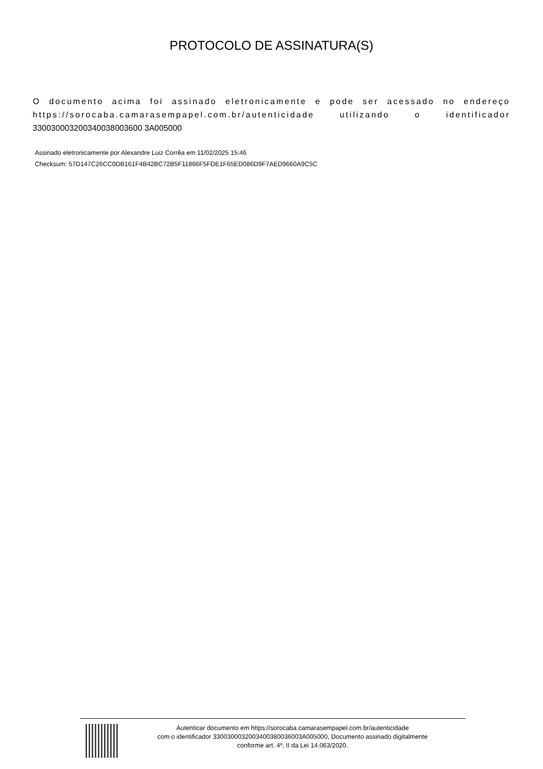PROTOCOLO DE ASSINATURA(S)
O documento acima foi assinado eletronicamente e pode ser acessado no endereço https://sorocaba.camarasempapel.com.br/autenticidade utilizando o identificador 330030003200340038003600 3A005000
Assinado eletronicamente por Alexandre Luiz Corrêa em 11/02/2025 15:46
Checksum: 57D147C26CC0DB161F4B42BC72B5F11866F5FDE1F65ED086D9F7AED9660A9C5C
Autenticar documento em https://sorocaba.camarasempapel.com.br/autenticidade
com o identificador 3300300032003400380036003A005000, Documento assinado digitalmente
conforme art. 4º, II da Lei 14.063/2020.